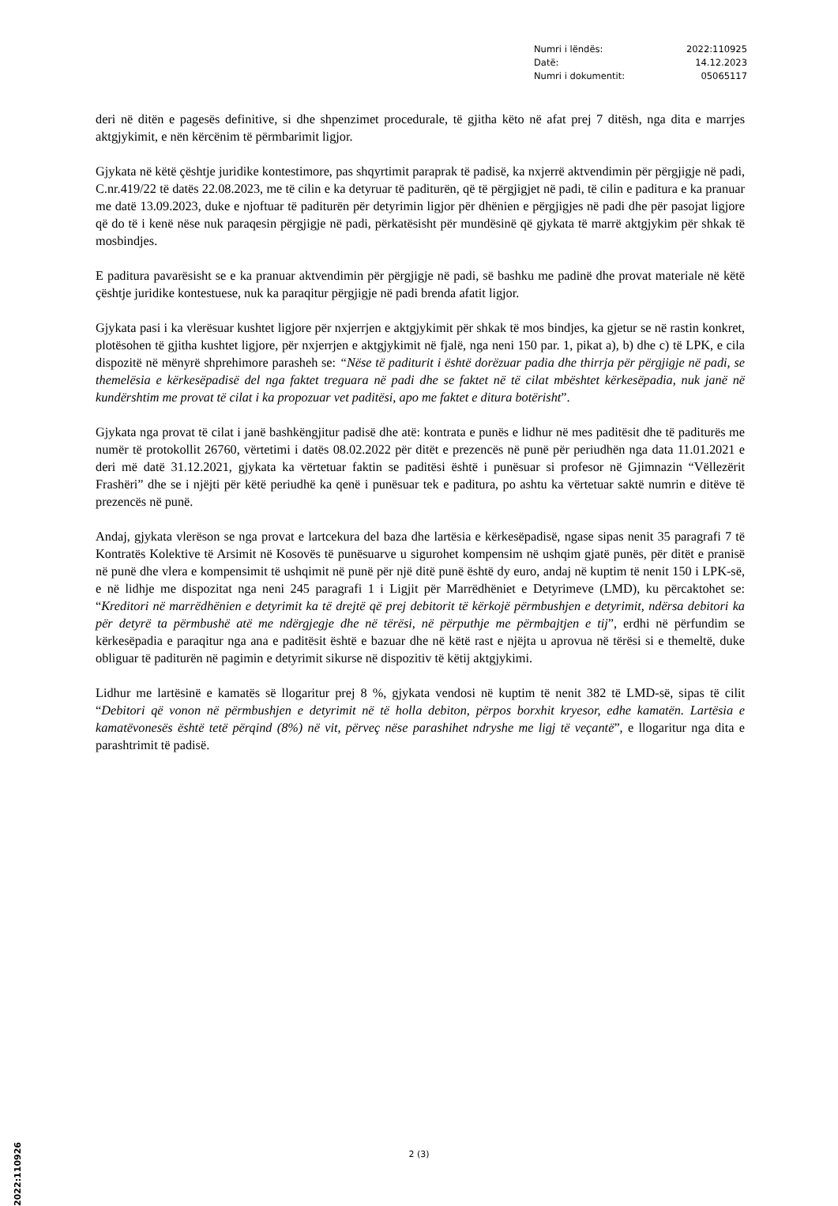Numri i lëndës: 2022:110925
Datë: 14.12.2023
Numri i dokumentit: 05065117
deri në ditën e pagesës definitive, si dhe shpenzimet procedurale, të gjitha këto në afat prej 7 ditësh, nga dita e marrjes aktgjykimit, e nën kërcënim të përmbarimit ligjor.
Gjykata në këtë çështje juridike kontestimore, pas shqyrtimit paraprak të padisë, ka nxjerrë aktvendimin për përgjigje në padi, C.nr.419/22 të datës 22.08.2023, me të cilin e ka detyruar të paditurën, që të përgjigjet në padi, të cilin e paditura e ka pranuar me datë 13.09.2023, duke e njoftuar të paditurën për detyrimin ligjor për dhënien e përgjigjes në padi dhe për pasojat ligjore që do të i kenë nëse nuk paraqesin përgjigje në padi, përkatësisht për mundësinë që gjykata të marrë aktgjykim për shkak të mosbindjes.
E paditura pavarësisht se e ka pranuar aktvendimin për përgjigje në padi, së bashku me padinë dhe provat materiale në këtë çështje juridike kontestuese, nuk ka paraqitur përgjigje në padi brenda afatit ligjor.
Gjykata pasi i ka vlerësuar kushtet ligjore për nxjerrjen e aktgjykimit për shkak të mos bindjes, ka gjetur se në rastin konkret, plotësohen të gjitha kushtet ligjore, për nxjerrjen e aktgjykimit në fjalë, nga neni 150 par. 1, pikat a), b) dhe c) të LPK, e cila dispozitë në mënyrë shprehimore parasheh se: “Nëse të paditurit i është dorëzuar padia dhe thirrja për përgjigje në padi, se themelësia e kërkesëpadisë del nga faktet treguara në padi dhe se faktet në të cilat mbështet kërkesëpadia, nuk janë në kundërshtim me provat të cilat i ka propozuar vet paditësi, apo me faktet e ditura botërisht”.
Gjykata nga provat të cilat i janë bashkëngjitur padisë dhe atë: kontrata e punës e lidhur në mes paditësit dhe të paditurës me numër të protokollit 26760, vërtetimi i datës 08.02.2022 për ditët e prezencës në punë për periudhën nga data 11.01.2021 e deri më datë 31.12.2021, gjykata ka vërtetuar faktin se paditësi është i punësuar si profesor në Gjimnazin “Vëllezërit Frashëri” dhe se i njëjti për këtë periudhë ka qenë i punësuar tek e paditura, po ashtu ka vërtetuar saktë numrin e ditëve të prezencës në punë.
Andaj, gjykata vlerëson se nga provat e lartcekura del baza dhe lartësia e kërkesëpadisë, ngase sipas nenit 35 paragrafi 7 të Kontratës Kolektive të Arsimit në Kosovës të punësuarve u sigurohet kompensim në ushqim gjatë punës, për ditët e pranisë në punë dhe vlera e kompensimit të ushqimit në punë për një ditë punë është dy euro, andaj në kuptim të nenit 150 i LPK-së, e në lidhje me dispozitat nga neni 245 paragrafi 1 i Ligjit për Marrëdhëniet e Detyrimeve (LMD), ku përcaktohet se: “Kreditori në marrëdhënien e detyrimit ka të drejtë që prej debitorit të kërkojë përmbushjen e detyrimit, ndërsa debitori ka për detyrë ta përmbushë atë me ndërgjegje dhe në tërësi, në përputhje me përmbajtjen e tij”, erdhi në përfundim se kërkesëpadia e paraqitur nga ana e paditësit është e bazuar dhe në këtë rast e njëjta u aprovua në tërësi si e themeltë, duke obliguar të paditurën në pagimin e detyrimit sikurse në dispozitiv të këtij aktgjykimi.
Lidhur me lartësinë e kamatës së llogaritur prej 8 %, gjykata vendosi në kuptim të nenit 382 të LMD-së, sipas të cilit “Debitori që vonon në përmbushjen e detyrimit në të holla debiton, përpos borxhit kryesor, edhe kamatën. Lartësia e kamatëvonesës është tetë përqind (8%) në vit, përveç nëse parashihet ndryshe me ligj të veçantë”, e llogaritur nga dita e parashtrimit të padisë.
2 (3)
2022:110926